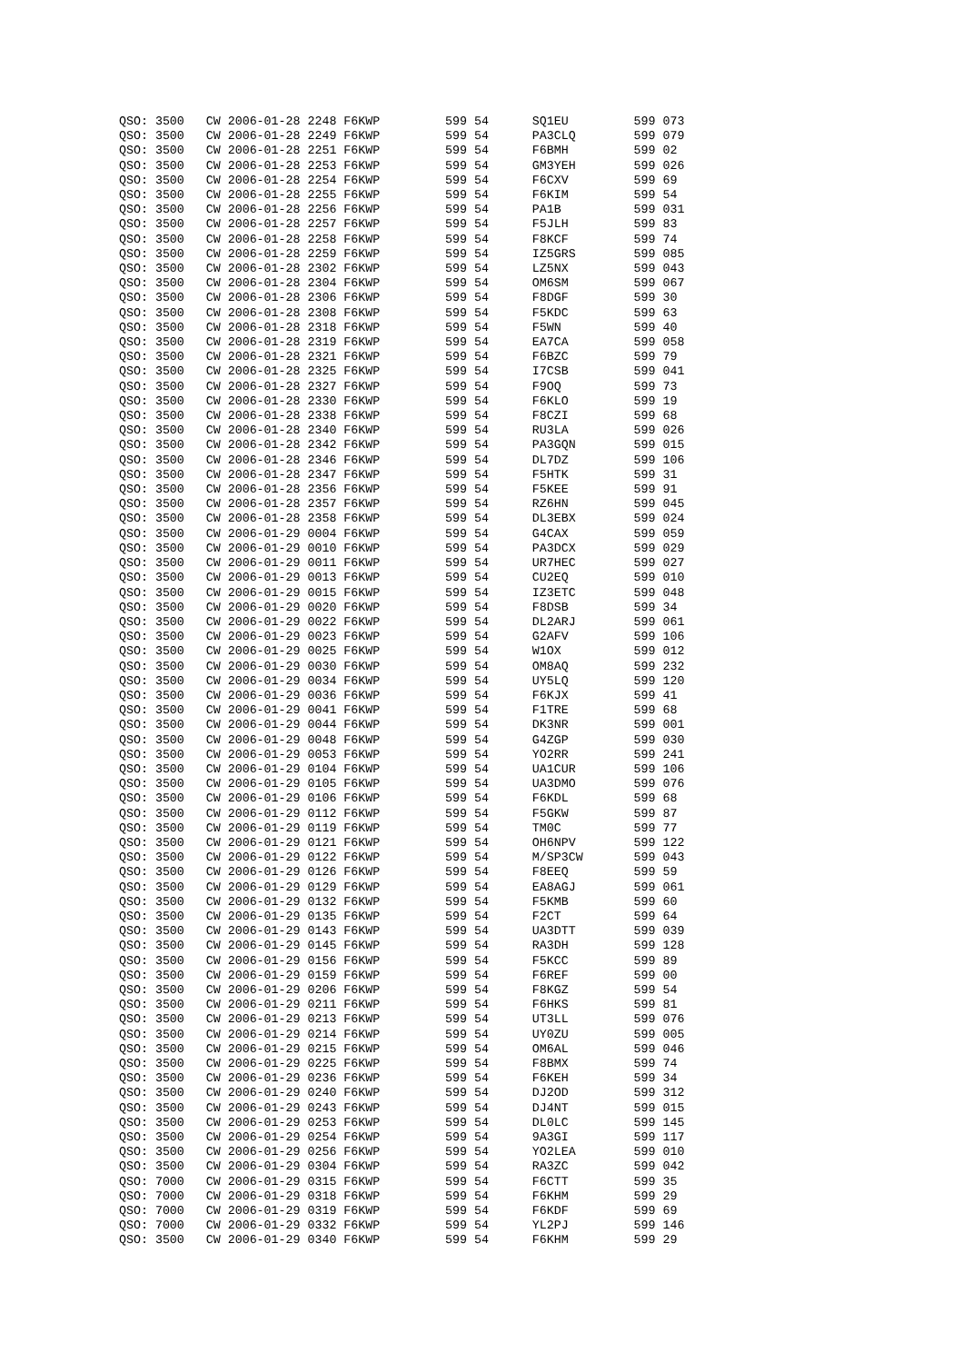QSO: 3500   CW 2006-01-28 2248 F6KWP         599 54      SQ1EU         599 073
QSO: 3500   CW 2006-01-28 2249 F6KWP         599 54      PA3CLQ        599 079
QSO: 3500   CW 2006-01-28 2251 F6KWP         599 54      F6BMH         599 02
QSO: 3500   CW 2006-01-28 2253 F6KWP         599 54      GM3YEH        599 026
QSO: 3500   CW 2006-01-28 2254 F6KWP         599 54      F6CXV         599 69
QSO: 3500   CW 2006-01-28 2255 F6KWP         599 54      F6KIM         599 54
QSO: 3500   CW 2006-01-28 2256 F6KWP         599 54      PA1B          599 031
QSO: 3500   CW 2006-01-28 2257 F6KWP         599 54      F5JLH         599 83
QSO: 3500   CW 2006-01-28 2258 F6KWP         599 54      F8KCF         599 74
QSO: 3500   CW 2006-01-28 2259 F6KWP         599 54      IZ5GRS        599 085
QSO: 3500   CW 2006-01-28 2302 F6KWP         599 54      LZ5NX         599 043
QSO: 3500   CW 2006-01-28 2304 F6KWP         599 54      OM6SM         599 067
QSO: 3500   CW 2006-01-28 2306 F6KWP         599 54      F8DGF         599 30
QSO: 3500   CW 2006-01-28 2308 F6KWP         599 54      F5KDC         599 63
QSO: 3500   CW 2006-01-28 2318 F6KWP         599 54      F5WN          599 40
QSO: 3500   CW 2006-01-28 2319 F6KWP         599 54      EA7CA         599 058
QSO: 3500   CW 2006-01-28 2321 F6KWP         599 54      F6BZC         599 79
QSO: 3500   CW 2006-01-28 2325 F6KWP         599 54      I7CSB         599 041
QSO: 3500   CW 2006-01-28 2327 F6KWP         599 54      F9OQ          599 73
QSO: 3500   CW 2006-01-28 2330 F6KWP         599 54      F6KLO         599 19
QSO: 3500   CW 2006-01-28 2338 F6KWP         599 54      F8CZI         599 68
QSO: 3500   CW 2006-01-28 2340 F6KWP         599 54      RU3LA         599 026
QSO: 3500   CW 2006-01-28 2342 F6KWP         599 54      PA3GQN        599 015
QSO: 3500   CW 2006-01-28 2346 F6KWP         599 54      DL7DZ         599 106
QSO: 3500   CW 2006-01-28 2347 F6KWP         599 54      F5HTK         599 31
QSO: 3500   CW 2006-01-28 2356 F6KWP         599 54      F5KEE         599 91
QSO: 3500   CW 2006-01-28 2357 F6KWP         599 54      RZ6HN         599 045
QSO: 3500   CW 2006-01-28 2358 F6KWP         599 54      DL3EBX        599 024
QSO: 3500   CW 2006-01-29 0004 F6KWP         599 54      G4CAX         599 059
QSO: 3500   CW 2006-01-29 0010 F6KWP         599 54      PA3DCX        599 029
QSO: 3500   CW 2006-01-29 0011 F6KWP         599 54      UR7HEC        599 027
QSO: 3500   CW 2006-01-29 0013 F6KWP         599 54      CU2EQ         599 010
QSO: 3500   CW 2006-01-29 0015 F6KWP         599 54      IZ3ETC        599 048
QSO: 3500   CW 2006-01-29 0020 F6KWP         599 54      F8DSB         599 34
QSO: 3500   CW 2006-01-29 0022 F6KWP         599 54      DL2ARJ        599 061
QSO: 3500   CW 2006-01-29 0023 F6KWP         599 54      G2AFV         599 106
QSO: 3500   CW 2006-01-29 0025 F6KWP         599 54      W1OX          599 012
QSO: 3500   CW 2006-01-29 0030 F6KWP         599 54      OM8AQ         599 232
QSO: 3500   CW 2006-01-29 0034 F6KWP         599 54      UY5LQ         599 120
QSO: 3500   CW 2006-01-29 0036 F6KWP         599 54      F6KJX         599 41
QSO: 3500   CW 2006-01-29 0041 F6KWP         599 54      F1TRE         599 68
QSO: 3500   CW 2006-01-29 0044 F6KWP         599 54      DK3NR         599 001
QSO: 3500   CW 2006-01-29 0048 F6KWP         599 54      G4ZGP         599 030
QSO: 3500   CW 2006-01-29 0053 F6KWP         599 54      YO2RR         599 241
QSO: 3500   CW 2006-01-29 0104 F6KWP         599 54      UA1CUR        599 106
QSO: 3500   CW 2006-01-29 0105 F6KWP         599 54      UA3DMO        599 076
QSO: 3500   CW 2006-01-29 0106 F6KWP         599 54      F6KDL         599 68
QSO: 3500   CW 2006-01-29 0112 F6KWP         599 54      F5GKW         599 87
QSO: 3500   CW 2006-01-29 0119 F6KWP         599 54      TM0C          599 77
QSO: 3500   CW 2006-01-29 0121 F6KWP         599 54      OH6NPV        599 122
QSO: 3500   CW 2006-01-29 0122 F6KWP         599 54      M/SP3CW       599 043
QSO: 3500   CW 2006-01-29 0126 F6KWP         599 54      F8EEQ         599 59
QSO: 3500   CW 2006-01-29 0129 F6KWP         599 54      EA8AGJ        599 061
QSO: 3500   CW 2006-01-29 0132 F6KWP         599 54      F5KMB         599 60
QSO: 3500   CW 2006-01-29 0135 F6KWP         599 54      F2CT          599 64
QSO: 3500   CW 2006-01-29 0143 F6KWP         599 54      UA3DTT        599 039
QSO: 3500   CW 2006-01-29 0145 F6KWP         599 54      RA3DH         599 128
QSO: 3500   CW 2006-01-29 0156 F6KWP         599 54      F5KCC         599 89
QSO: 3500   CW 2006-01-29 0159 F6KWP         599 54      F6REF         599 00
QSO: 3500   CW 2006-01-29 0206 F6KWP         599 54      F8KGZ         599 54
QSO: 3500   CW 2006-01-29 0211 F6KWP         599 54      F6HKS         599 81
QSO: 3500   CW 2006-01-29 0213 F6KWP         599 54      UT3LL         599 076
QSO: 3500   CW 2006-01-29 0214 F6KWP         599 54      UY0ZU         599 005
QSO: 3500   CW 2006-01-29 0215 F6KWP         599 54      OM6AL         599 046
QSO: 3500   CW 2006-01-29 0225 F6KWP         599 54      F8BMX         599 74
QSO: 3500   CW 2006-01-29 0236 F6KWP         599 54      F6KEH         599 34
QSO: 3500   CW 2006-01-29 0240 F6KWP         599 54      DJ2OD         599 312
QSO: 3500   CW 2006-01-29 0243 F6KWP         599 54      DJ4NT         599 015
QSO: 3500   CW 2006-01-29 0253 F6KWP         599 54      DL0LC         599 145
QSO: 3500   CW 2006-01-29 0254 F6KWP         599 54      9A3GI         599 117
QSO: 3500   CW 2006-01-29 0256 F6KWP         599 54      YO2LEA        599 010
QSO: 3500   CW 2006-01-29 0304 F6KWP         599 54      RA3ZC         599 042
QSO: 7000   CW 2006-01-29 0315 F6KWP         599 54      F6CTT         599 35
QSO: 7000   CW 2006-01-29 0318 F6KWP         599 54      F6KHM         599 29
QSO: 7000   CW 2006-01-29 0319 F6KWP         599 54      F6KDF         599 69
QSO: 7000   CW 2006-01-29 0332 F6KWP         599 54      YL2PJ         599 146
QSO: 3500   CW 2006-01-29 0340 F6KWP         599 54      F6KHM         599 29